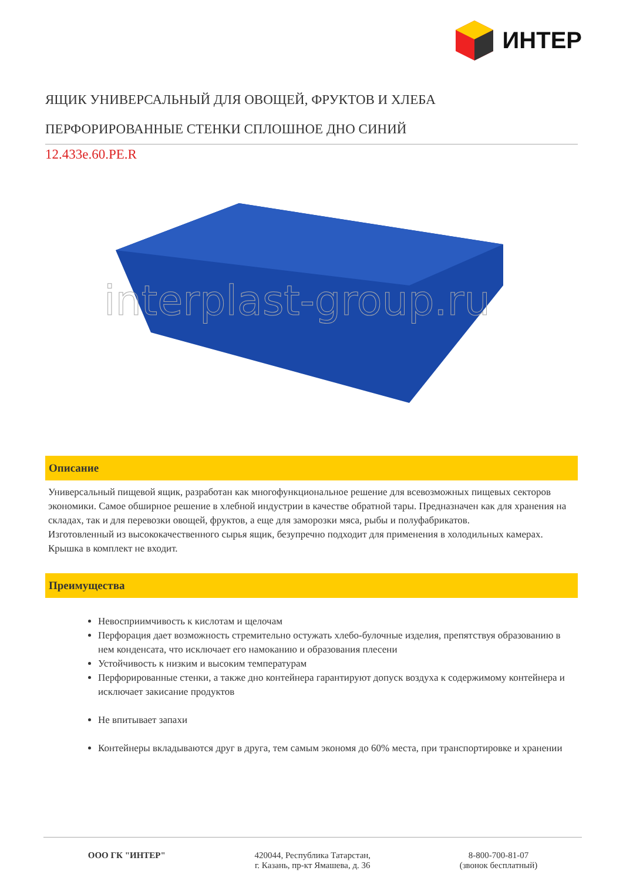ИНТЕР
ЯЩИК УНИВЕРСАЛЬНЫЙ ДЛЯ ОВОЩЕЙ, ФРУКТОВ И ХЛЕБА
ПЕРФОРИРОВАННЫЕ СТЕНКИ СПЛОШНОЕ ДНО СИНИЙ
12.433е.60.PE.R
interplast-group.ru
Описание
Универсальный пищевой ящик, разработан как многофункциональное решение для всевозможных пищевых секторов экономики. Самое обширное решение в хлебной индустрии в качестве обратной тары. Предназначен как для хранения на складах, так и для перевозки овощей, фруктов, а еще для заморозки мяса, рыбы и полуфабрикатов.
Изготовленный из высококачественного сырья ящик, безупречно подходит для применения в холодильных камерах.
Крышка в комплект не входит.
Преимущества
Невосприимчивость к кислотам и щелочам
Перфорация дает возможность стремительно остужать хлебо-булочные изделия, препятствуя образованию в нем конденсата, что исключает его намоканию и образования плесени
Устойчивость к низким и высоким температурам
Перфорированные стенки, а также дно контейнера гарантируют допуск воздуха к содержимому контейнера и исключает закисание продуктов
Не впитывает запахи
Контейнеры вкладываются друг в друга, тем самым экономя до 60% места, при транспортировке и хранении
ООО ГК "ИНТЕР" 420044, Республика Татарстан,
г. Казань, пр-кт Ямашева, д. 36
8-800-700-81-07
(звонок бесплатный)